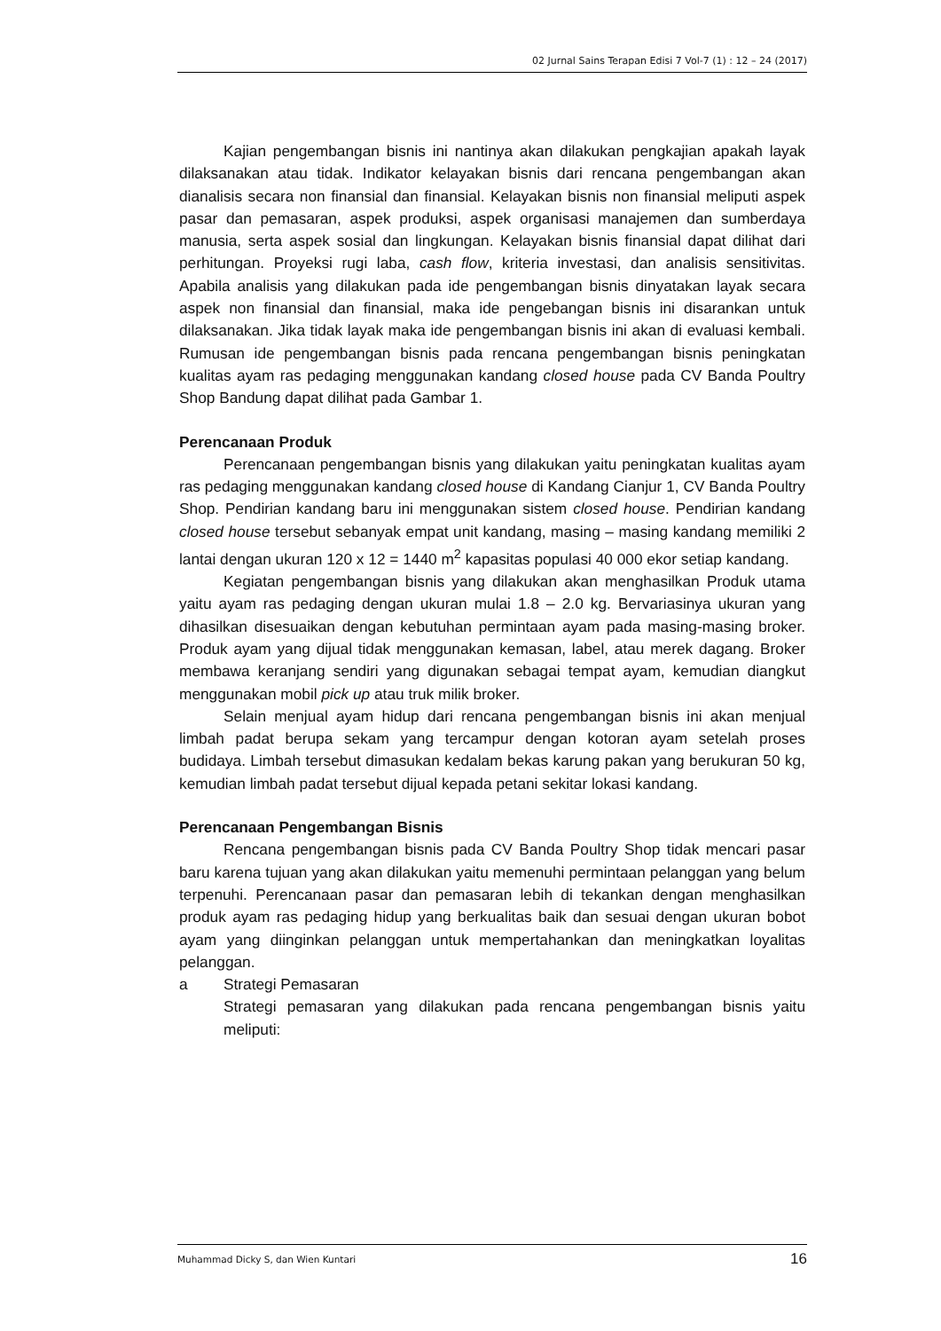02 Jurnal Sains Terapan Edisi 7 Vol-7 (1) : 12 – 24 (2017)
Kajian pengembangan bisnis ini nantinya akan dilakukan pengkajian apakah layak dilaksanakan atau tidak. Indikator kelayakan bisnis dari rencana pengembangan akan dianalisis secara non finansial dan finansial. Kelayakan bisnis non finansial meliputi aspek pasar dan pemasaran, aspek produksi, aspek organisasi manajemen dan sumberdaya manusia, serta aspek sosial dan lingkungan. Kelayakan bisnis finansial dapat dilihat dari perhitungan. Proyeksi rugi laba, cash flow, kriteria investasi, dan analisis sensitivitas. Apabila analisis yang dilakukan pada ide pengembangan bisnis dinyatakan layak secara aspek non finansial dan finansial, maka ide pengebangan bisnis ini disarankan untuk dilaksanakan. Jika tidak layak maka ide pengembangan bisnis ini akan di evaluasi kembali. Rumusan ide pengembangan bisnis pada rencana pengembangan bisnis peningkatan kualitas ayam ras pedaging menggunakan kandang closed house pada CV Banda Poultry Shop Bandung dapat dilihat pada Gambar 1.
Perencanaan Produk
Perencanaan pengembangan bisnis yang dilakukan yaitu peningkatan kualitas ayam ras pedaging menggunakan kandang closed house di Kandang Cianjur 1, CV Banda Poultry Shop. Pendirian kandang baru ini menggunakan sistem closed house. Pendirian kandang closed house tersebut sebanyak empat unit kandang, masing – masing kandang memiliki 2 lantai dengan ukuran 120 x 12 = 1440 m<sup>2</sup> kapasitas populasi 40 000 ekor setiap kandang.
Kegiatan pengembangan bisnis yang dilakukan akan menghasilkan Produk utama yaitu ayam ras pedaging dengan ukuran mulai 1.8 – 2.0 kg. Bervariasinya ukuran yang dihasilkan disesuaikan dengan kebutuhan permintaan ayam pada masing-masing broker. Produk ayam yang dijual tidak menggunakan kemasan, label, atau merek dagang. Broker membawa keranjang sendiri yang digunakan sebagai tempat ayam, kemudian diangkut menggunakan mobil pick up atau truk milik broker.
Selain menjual ayam hidup dari rencana pengembangan bisnis ini akan menjual limbah padat berupa sekam yang tercampur dengan kotoran ayam setelah proses budidaya. Limbah tersebut dimasukan kedalam bekas karung pakan yang berukuran 50 kg, kemudian limbah padat tersebut dijual kepada petani sekitar lokasi kandang.
Perencanaan Pengembangan Bisnis
Rencana pengembangan bisnis pada CV Banda Poultry Shop tidak mencari pasar baru karena tujuan yang akan dilakukan yaitu memenuhi permintaan pelanggan yang belum terpenuhi. Perencanaan pasar dan pemasaran lebih di tekankan dengan menghasilkan produk ayam ras pedaging hidup yang berkualitas baik dan sesuai dengan ukuran bobot ayam yang diinginkan pelanggan untuk mempertahankan dan meningkatkan loyalitas pelanggan.
a Strategi Pemasaran
Strategi pemasaran yang dilakukan pada rencana pengembangan bisnis yaitu meliputi:
Muhammad Dicky S, dan Wien Kuntari 16